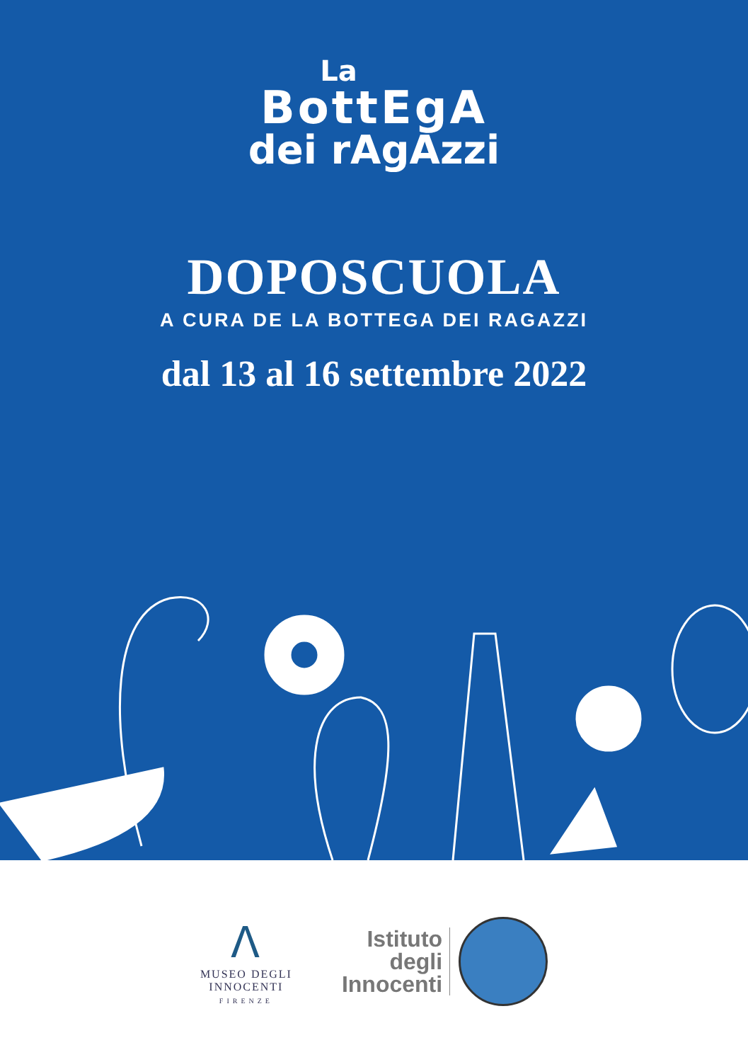La
BottEgA
dei rAgAzzi
DOPOSCUOLA
A CURA DE LA BOTTEGA DEI RAGAZZI
dal 13 al 16 settembre 2022
ⴷ
MUSEO DEGLI
INNOCENTI
FIRENZE
Istituto
degli
Innocenti